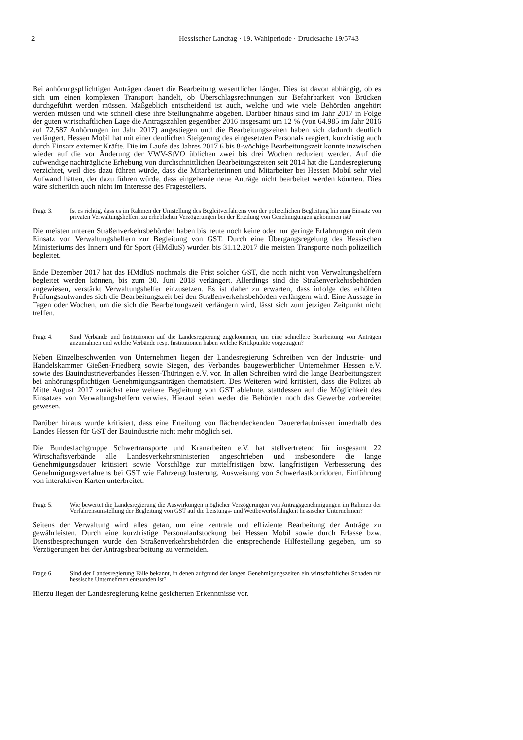2 Hessischer Landtag · 19. Wahlperiode · Drucksache 19/5743
Bei anhörungspflichtigen Anträgen dauert die Bearbeitung wesentlicher länger. Dies ist davon abhängig, ob es sich um einen komplexen Transport handelt, ob Überschlagsrechnungen zur Befahrbarkeit von Brücken durchgeführt werden müssen. Maßgeblich entscheidend ist auch, welche und wie viele Behörden angehört werden müssen und wie schnell diese ihre Stellungnahme abgeben. Darüber hinaus sind im Jahr 2017 in Folge der guten wirtschaftlichen Lage die Antragszahlen gegenüber 2016 insgesamt um 12 % (von 64.985 im Jahr 2016 auf 72.587 Anhörungen im Jahr 2017) angestiegen und die Bearbeitungszeiten haben sich dadurch deutlich verlängert. Hessen Mobil hat mit einer deutlichen Steigerung des eingesetzten Personals reagiert, kurzfristig auch durch Einsatz externer Kräfte. Die im Laufe des Jahres 2017 6 bis 8-wöchige Bearbeitungszeit konnte inzwischen wieder auf die vor Änderung der VWV-StVO üblichen zwei bis drei Wochen reduziert werden. Auf die aufwendige nachträgliche Erhebung von durchschnittlichen Bearbeitungszeiten seit 2014 hat die Landesregierung verzichtet, weil dies dazu führen würde, dass die Mitarbeiterinnen und Mitarbeiter bei Hessen Mobil sehr viel Aufwand hätten, der dazu führen würde, dass eingehende neue Anträge nicht bearbeitet werden könnten. Dies wäre sicherlich auch nicht im Interesse des Fragestellers.
Frage 3. Ist es richtig, dass es im Rahmen der Umstellung des Begleitverfahrens von der polizeilichen Begleitung hin zum Einsatz von privaten Verwaltungshelfern zu erheblichen Verzögerungen bei der Erteilung von Genehmigungen gekommen ist?
Die meisten unteren Straßenverkehrsbehörden haben bis heute noch keine oder nur geringe Erfahrungen mit dem Einsatz von Verwaltungshelfern zur Begleitung von GST. Durch eine Übergangsregelung des Hessischen Ministeriums des Innern und für Sport (HMdIuS) wurden bis 31.12.2017 die meisten Transporte noch polizeilich begleitet.
Ende Dezember 2017 hat das HMdIuS nochmals die Frist solcher GST, die noch nicht von Verwaltungshelfern begleitet werden können, bis zum 30. Juni 2018 verlängert. Allerdings sind die Straßenverkehrsbehörden angewiesen, verstärkt Verwaltungshelfer einzusetzen. Es ist daher zu erwarten, dass infolge des erhöhten Prüfungsaufwandes sich die Bearbeitungszeit bei den Straßenverkehrsbehörden verlängern wird. Eine Aussage in Tagen oder Wochen, um die sich die Bearbeitungszeit verlängern wird, lässt sich zum jetzigen Zeitpunkt nicht treffen.
Frage 4. Sind Verbände und Institutionen auf die Landesregierung zugekommen, um eine schnellere Bearbeitung von Anträgen anzumahnen und welche Verbände resp. Institutionen haben welche Kritikpunkte vorgetragen?
Neben Einzelbeschwerden von Unternehmen liegen der Landesregierung Schreiben von der Industrie- und Handelskammer Gießen-Friedberg sowie Siegen, des Verbandes baugewerblicher Unternehmer Hessen e.V. sowie des Bauindustrieverbandes Hessen-Thüringen e.V. vor. In allen Schreiben wird die lange Bearbeitungszeit bei anhörungspflichtigen Genehmigungsanträgen thematisiert. Des Weiteren wird kritisiert, dass die Polizei ab Mitte August 2017 zunächst eine weitere Begleitung von GST ablehnte, stattdessen auf die Möglichkeit des Einsatzes von Verwaltungshelfern verwies. Hierauf seien weder die Behörden noch das Gewerbe vorbereitet gewesen.
Darüber hinaus wurde kritisiert, dass eine Erteilung von flächendeckenden Dauererlaubnissen innerhalb des Landes Hessen für GST der Bauindustrie nicht mehr möglich sei.
Die Bundesfachgruppe Schwertransporte und Kranarbeiten e.V. hat stellvertretend für insgesamt 22 Wirtschaftsverbände alle Landesverkehrsministerien angeschrieben und insbesondere die lange Genehmigungsdauer kritisiert sowie Vorschläge zur mittelfristigen bzw. langfristigen Verbesserung des Genehmigungsverfahrens bei GST wie Fahrzeugclusterung, Ausweisung von Schwerlastkorridoren, Einführung von interaktiven Karten unterbreitet.
Frage 5. Wie bewertet die Landesregierung die Auswirkungen möglicher Verzögerungen von Antragsgenehmigungen im Rahmen der Verfahrensumstellung der Begleitung von GST auf die Leistungs- und Wettbewerbsfähigkeit hessischer Unternehmen?
Seitens der Verwaltung wird alles getan, um eine zentrale und effiziente Bearbeitung der Anträge zu gewährleisten. Durch eine kurzfristige Personalaufstockung bei Hessen Mobil sowie durch Erlasse bzw. Dienstbesprechungen wurde den Straßenverkehrsbehörden die entsprechende Hilfestellung gegeben, um so Verzögerungen bei der Antragsbearbeitung zu vermeiden.
Frage 6. Sind der Landesregierung Fälle bekannt, in denen aufgrund der langen Genehmigungszeiten ein wirtschaftlicher Schaden für hessische Unternehmen entstanden ist?
Hierzu liegen der Landesregierung keine gesicherten Erkenntnisse vor.